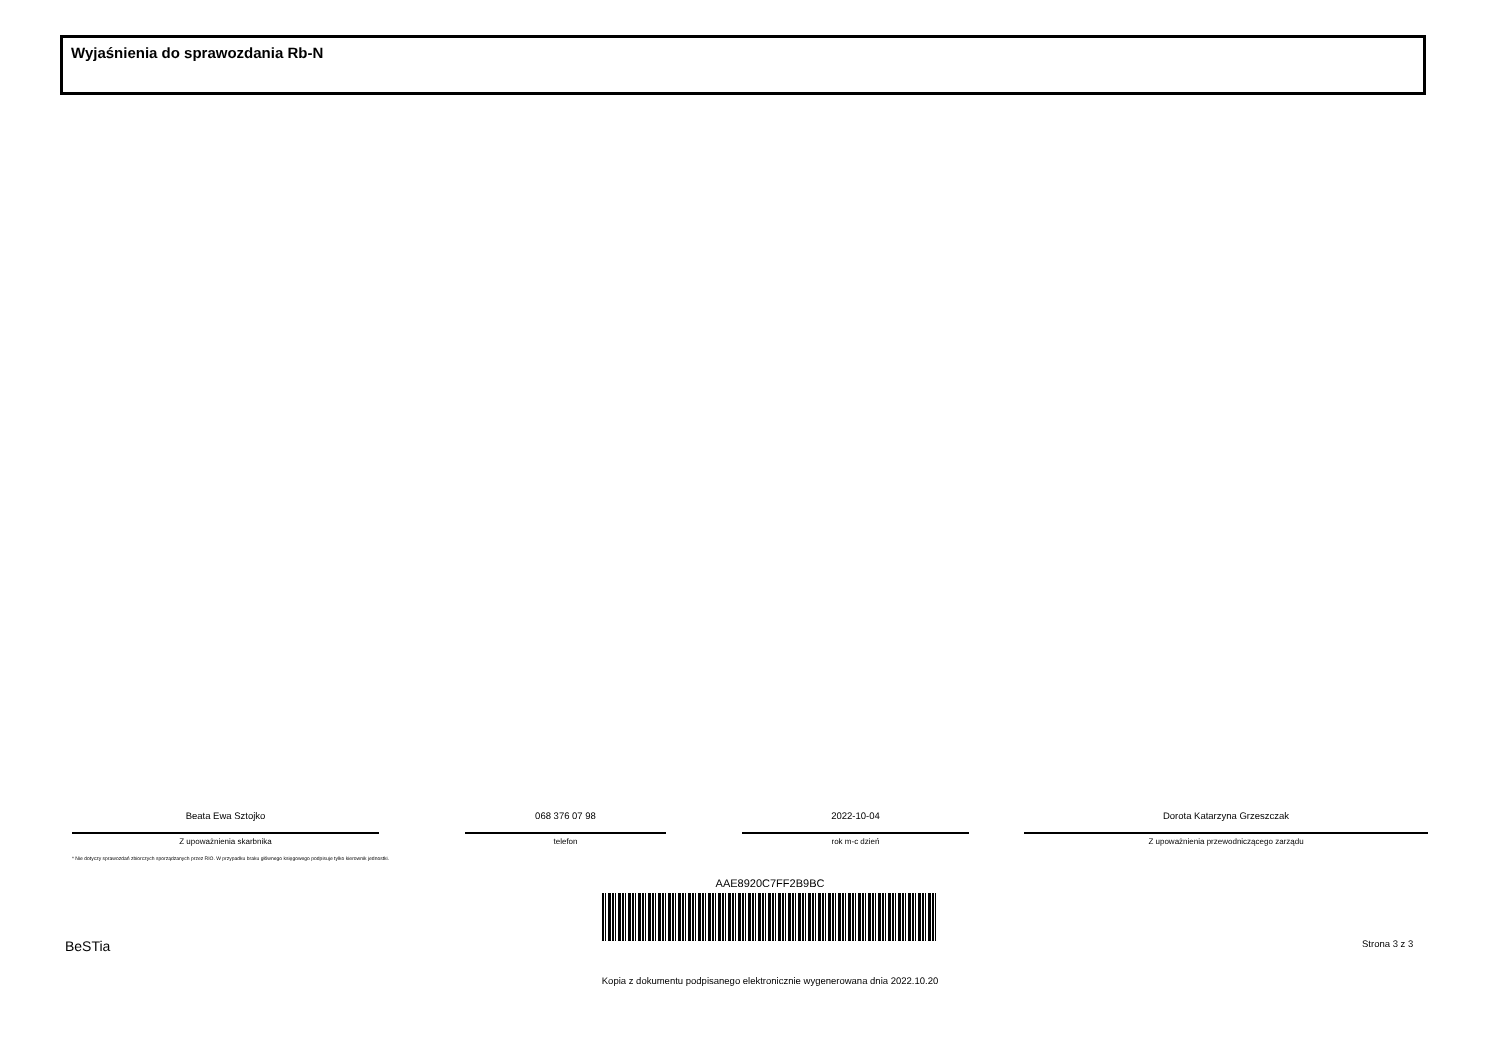Wyjaśnienia do sprawozdania Rb-N
Beata Ewa Sztojko
Z upoważnienia skarbnika
068 376 07 98
telefon
2022-10-04
rok m-c dzień
Dorota Katarzyna Grzeszczak
Z upoważnienia przewodniczącego zarządu
* Nie dotyczy sprawozdań zbiorczych sporządzanych przez RIO. W przypadku braku głównego księgowego podpisuje tylko kierownik jednostki.
AAE8920C7FF2B9BC
BeSTia Strona 3 z 3
Kopia z dokumentu podpisanego elektronicznie wygenerowana dnia 2022.10.20